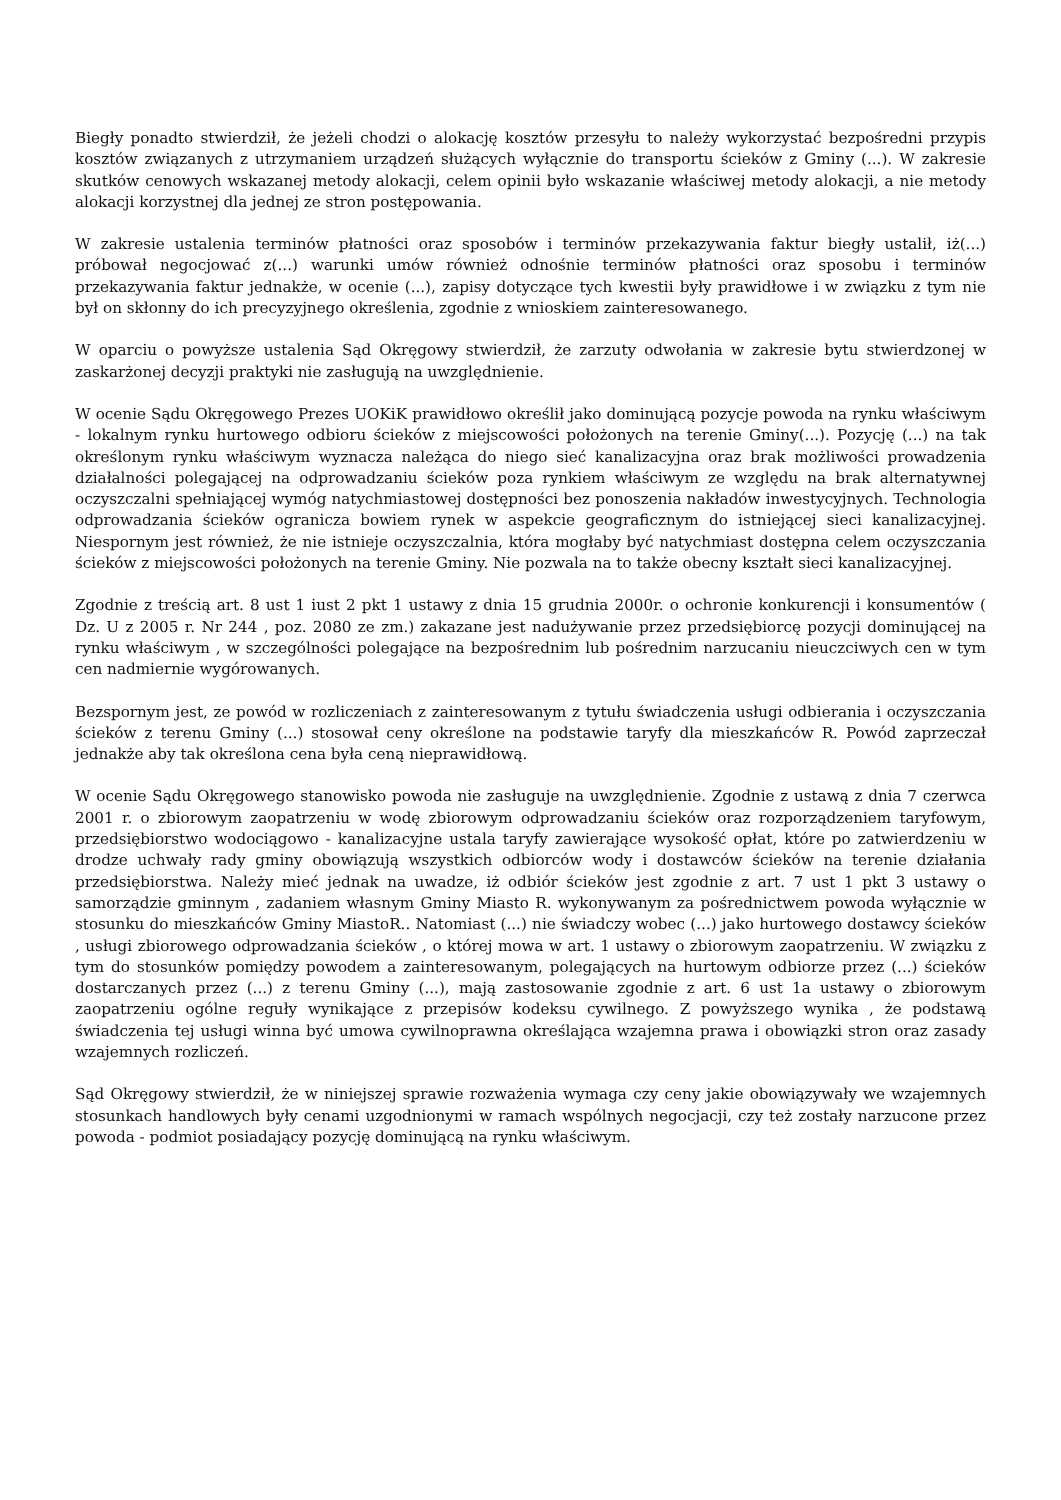Biegły ponadto stwierdził, że jeżeli chodzi o alokację kosztów przesyłu to należy wykorzystać bezpośredni przypis kosztów związanych z utrzymaniem urządzeń służących wyłącznie do transportu ścieków z Gminy (...). W zakresie skutków cenowych wskazanej metody alokacji, celem opinii było wskazanie właściwej metody alokacji, a nie metody alokacji korzystnej dla jednej ze stron postępowania.
W zakresie ustalenia terminów płatności oraz sposobów i terminów przekazywania faktur biegły ustalił, iż(...) próbował negocjować z(...) warunki umów również odnośnie terminów płatności oraz sposobu i terminów przekazywania faktur jednakże, w ocenie (...), zapisy dotyczące tych kwestii były prawidłowe i w związku z tym nie był on skłonny do ich precyzyjnego określenia, zgodnie z wnioskiem zainteresowanego.
W oparciu o powyższe ustalenia Sąd Okręgowy stwierdził, że zarzuty odwołania w zakresie bytu stwierdzonej w zaskarżonej decyzji praktyki nie zasługują na uwzględnienie.
W ocenie Sądu Okręgowego Prezes UOKiK prawidłowo określił jako dominującą pozycje powoda na rynku właściwym - lokalnym rynku hurtowego odbioru ścieków z miejscowości położonych na terenie Gminy(...). Pozycję (...) na tak określonym rynku właściwym wyznacza należąca do niego sieć kanalizacyjna oraz brak możliwości prowadzenia działalności polegającej na odprowadzaniu ścieków poza rynkiem właściwym ze względu na brak alternatywnej oczyszczalni spełniającej wymóg natychmiastowej dostępności bez ponoszenia nakładów inwestycyjnych. Technologia odprowadzania ścieków ogranicza bowiem rynek w aspekcie geograficznym do istniejącej sieci kanalizacyjnej. Niespornym jest również, że nie istnieje oczyszczalnia, która mogłaby być natychmiast dostępna celem oczyszczania ścieków z miejscowości położonych na terenie Gminy. Nie pozwala na to także obecny kształt sieci kanalizacyjnej.
Zgodnie z treścią art. 8 ust 1 iust 2 pkt 1 ustawy z dnia 15 grudnia 2000r. o ochronie konkurencji i konsumentów ( Dz. U z 2005 r. Nr 244 , poz. 2080 ze zm.) zakazane jest nadużywanie przez przedsiębiorcę pozycji dominującej na rynku właściwym , w szczególności polegające na bezpośrednim lub pośrednim narzucaniu nieuczciwych cen w tym cen nadmiernie wygórowanych.
Bezspornym jest, ze powód w rozliczeniach z zainteresowanym z tytułu świadczenia usługi odbierania i oczyszczania ścieków z terenu Gminy (...) stosował ceny określone na podstawie taryfy dla mieszkańców R. Powód zaprzeczał jednakże aby tak określona cena była ceną nieprawidłową.
W ocenie Sądu Okręgowego stanowisko powoda nie zasługuje na uwzględnienie. Zgodnie z ustawą z dnia 7 czerwca 2001 r. o zbiorowym zaopatrzeniu w wodę zbiorowym odprowadzaniu ścieków oraz rozporządzeniem taryfowym, przedsiębiorstwo wodociągowo - kanalizacyjne ustala taryfy zawierające wysokość opłat, które po zatwierdzeniu w drodze uchwały rady gminy obowiązują wszystkich odbiorców wody i dostawców ścieków na terenie działania przedsiębiorstwa. Należy mieć jednak na uwadze, iż odbiór ścieków jest zgodnie z art. 7 ust 1 pkt 3 ustawy o samorządzie gminnym , zadaniem własnym Gminy Miasto R. wykonywanym za pośrednictwem powoda wyłącznie w stosunku do mieszkańców Gminy MiastoR.. Natomiast (...) nie świadczy wobec (...) jako hurtowego dostawcy ścieków , usługi zbiorowego odprowadzania ścieków , o której mowa w art. 1 ustawy o zbiorowym zaopatrzeniu. W związku z tym do stosunków pomiędzy powodem a zainteresowanym, polegających na hurtowym odbiorze przez (...) ścieków dostarczanych przez (...) z terenu Gminy (...), mają zastosowanie zgodnie z art. 6 ust 1a ustawy o zbiorowym zaopatrzeniu ogólne reguły wynikające z przepisów kodeksu cywilnego. Z powyższego wynika , że podstawą świadczenia tej usługi winna być umowa cywilnoprawna określająca wzajemna prawa i obowiązki stron oraz zasady wzajemnych rozliczeń.
Sąd Okręgowy stwierdził, że w niniejszej sprawie rozważenia wymaga czy ceny jakie obowiązywały we wzajemnych stosunkach handlowych były cenami uzgodnionymi w ramach wspólnych negocjacji, czy też zostały narzucone przez powoda - podmiot posiadający pozycję dominującą na rynku właściwym.